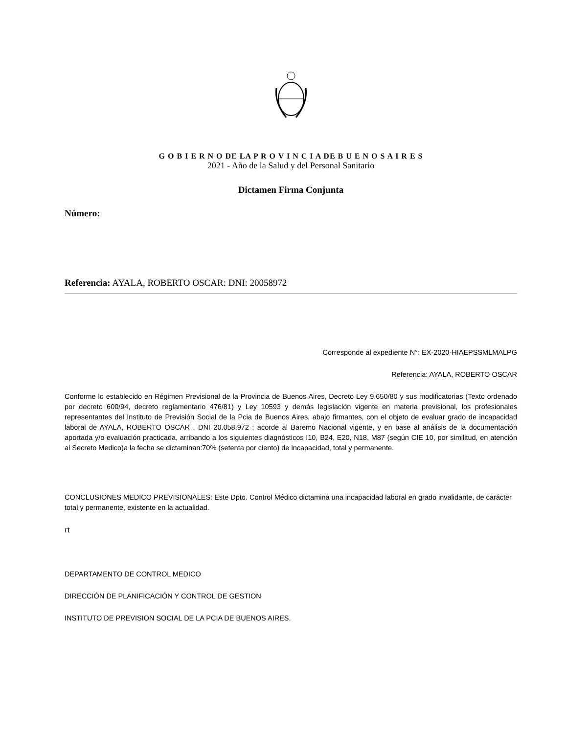G O B I E R N O DE LA P R O V I N C I A DE B U E N O S A I R E S
2021 - Año de la Salud y del Personal Sanitario
Dictamen Firma Conjunta
Número:
Referencia: AYALA, ROBERTO OSCAR: DNI: 20058972
Corresponde al expediente N°: EX-2020-HIAEPSSMLMALPG
Referencia: AYALA, ROBERTO OSCAR
Conforme lo establecido en Régimen Previsional de la Provincia de Buenos Aires, Decreto Ley 9.650/80 y sus modificatorias (Texto ordenado por decreto 600/94, decreto reglamentario 476/81) y Ley 10593 y demás legislación vigente en materia previsional, los profesionales representantes del Instituto de Previsión Social de la Pcia de Buenos Aires, abajo firmantes, con el objeto de evaluar grado de incapacidad laboral de AYALA, ROBERTO OSCAR , DNI 20.058.972 ; acorde al Baremo Nacional vigente, y en base al análisis de la documentación aportada y/o evaluación practicada, arribando a los siguientes diagnósticos I10, B24, E20, N18, M87 (según CIE 10, por similitud, en atención al Secreto Medico)a la fecha se dictaminan:70% (setenta por ciento) de incapacidad, total y permanente.
CONCLUSIONES MEDICO PREVISIONALES: Este Dpto. Control Médico dictamina una incapacidad laboral en grado invalidante, de carácter total y permanente, existente en la actualidad.
rt
DEPARTAMENTO DE CONTROL MEDICO
DIRECCIÓN DE PLANIFICACIÓN Y CONTROL DE GESTION
INSTITUTO DE PREVISION SOCIAL DE LA PCIA DE BUENOS AIRES.